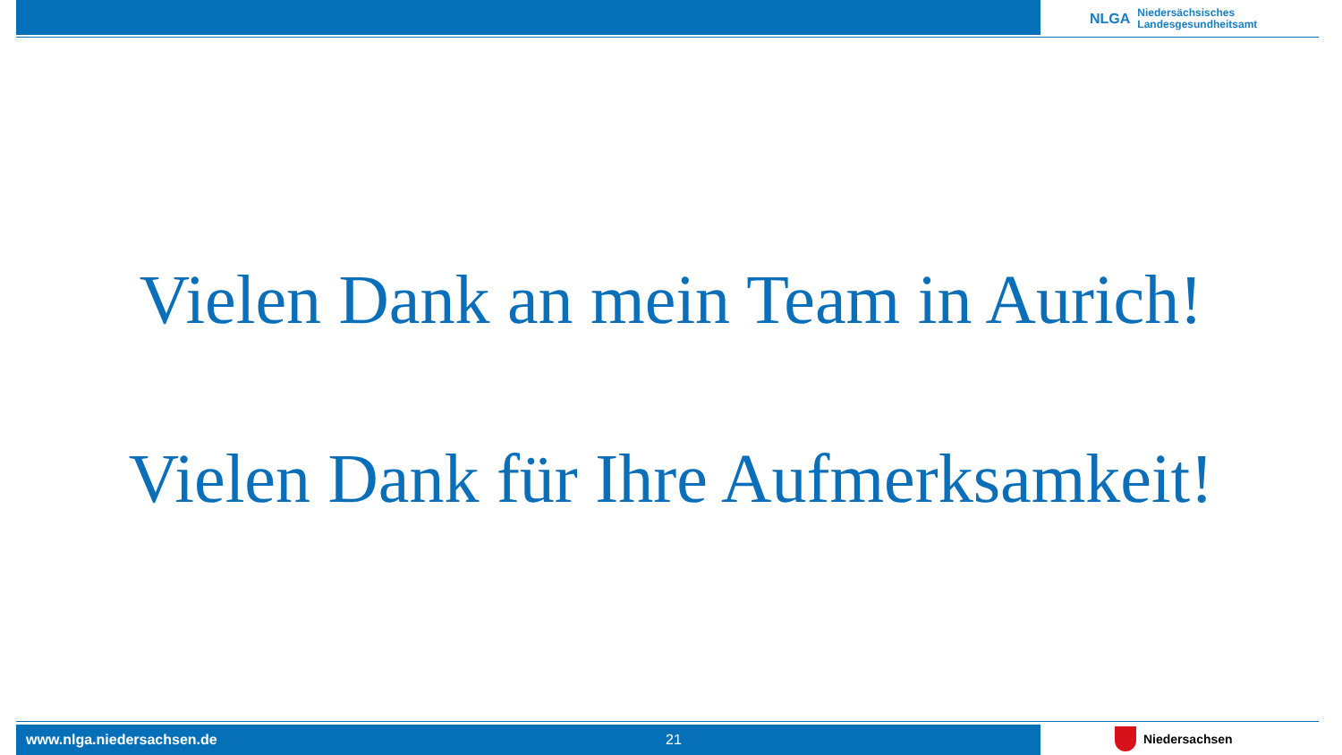NLGA Niedersächsisches
Landesgesundheitsamt
Vielen Dank an mein Team in Aurich!
Vielen Dank für Ihre Aufmerksamkeit!
www.nlga.niedersachsen.de 21 Niedersachsen